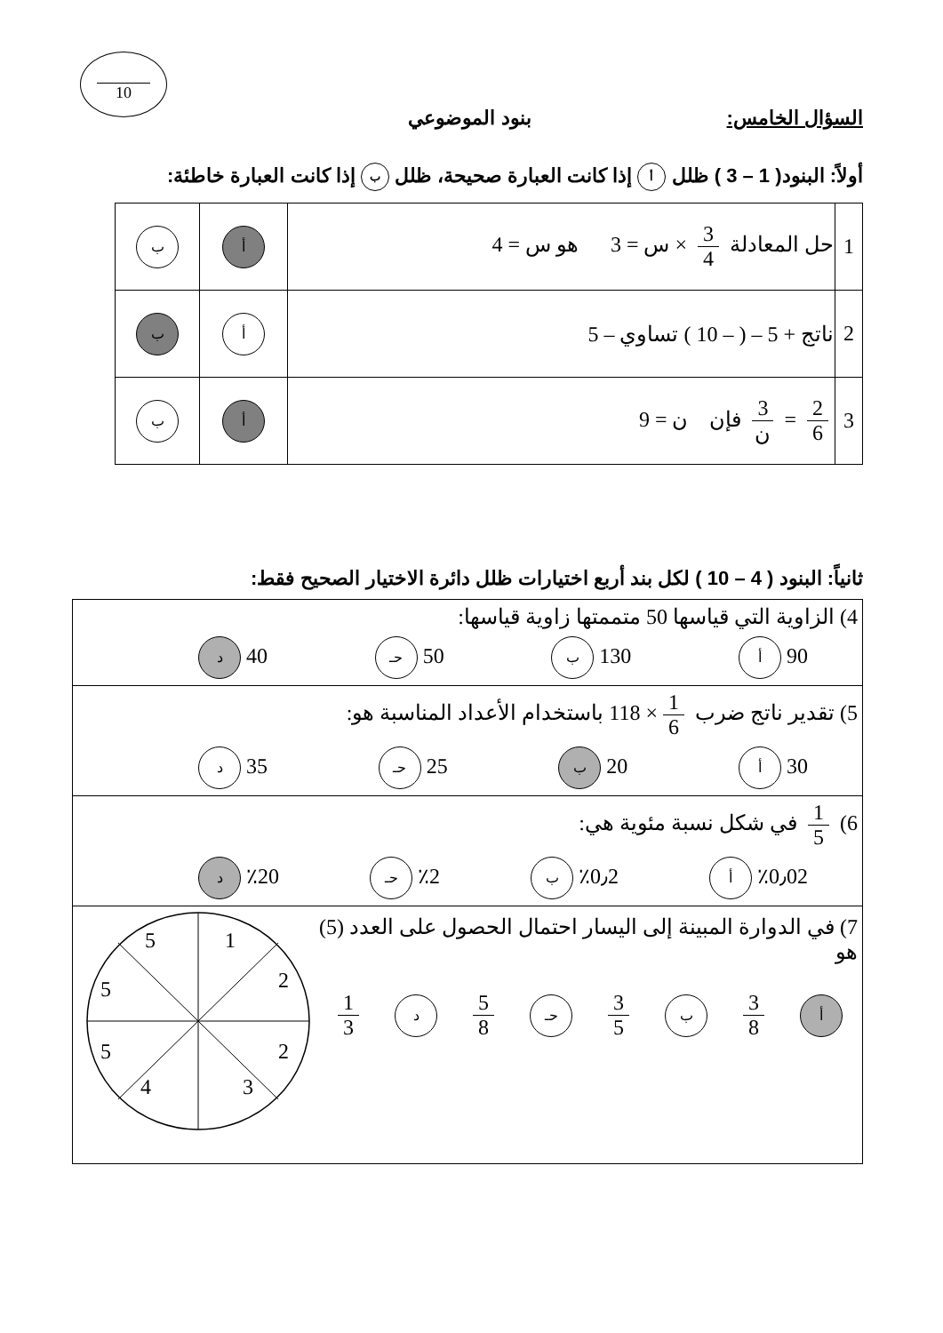10
السؤال الخامس: بنود الموضوعي
أولاً: البنود( 1 – 3 ) ظلل أ إذا كانت العبارة صحيحة، ظلل ب إذا كانت العبارة خاطئة:
| 1 | حل المعادلة 3 4 × س = 3 هو س = 4 | أ | ب |
| 2 | ناتج + 5 – ( – 10 ) تساوي – 5 | أ | ب |
| 3 | 2 6 = 3 ن فإن ن = 9 | أ | ب |
ثانياً: البنود ( 4 – 10 ) لكل بند أربع اختيارات ظلل دائرة الاختيار الصحيح فقط:
| 4) الزاوية التي قياسها 50 متممتها زاوية قياسها: 90 أ 130 ب 50 حـ 40 د |
| 5) تقدير ناتج ضرب 1 6 × 118 باستخدام الأعداد المناسبة هو: 30 أ 20 ب 25 حـ 35 د |
| 6) 1 5 في شكل نسبة مئوية هي: ٪0٫02 أ ٪0٫2 ب ٪2 حـ ٪20 د |
| 7) في الدوارة المبينة إلى اليسار احتمال الحصول على العدد (5) هو أ 3 8 ب 3 5 حـ 5 8 د 1 3 5 1 5 2 5 2 4 3 |